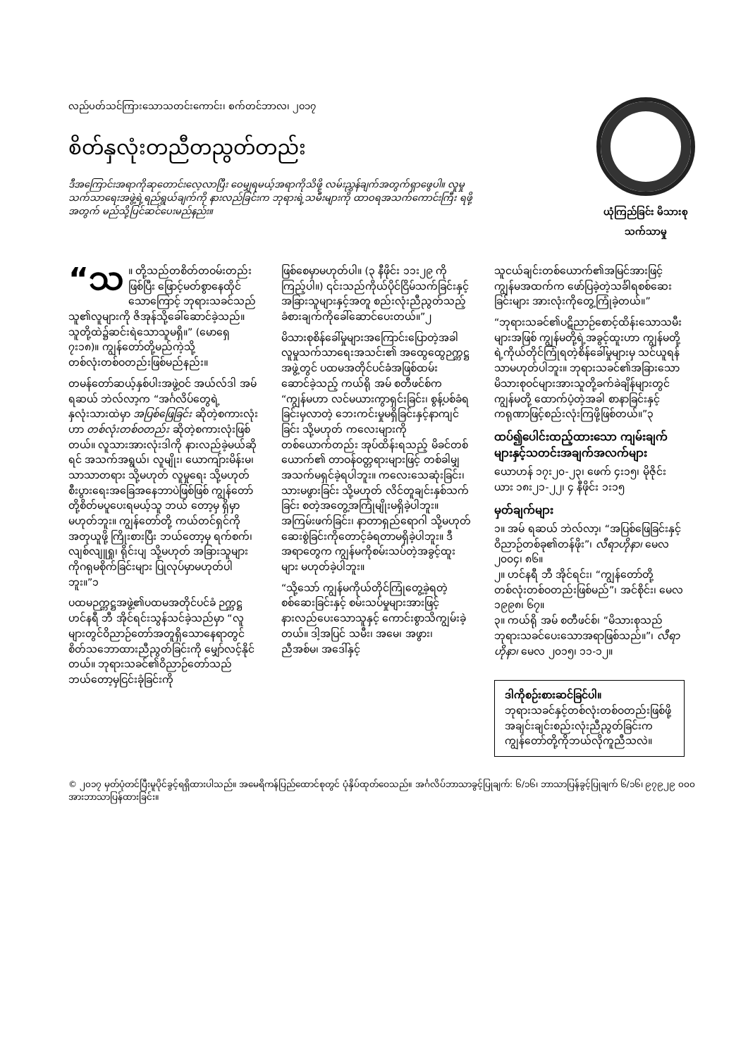လည်ပတ်သင်ကြားသောသတင်းကောင်း၊ စက်တင်ဘာလ၊ ၂၀၁၇
စိတ်နှလုံးတညီတညွတ်တည်း
ဒီအကြောင်းအရာကိုဆုတောင်းလေ့လာပြီး ဝေမျှရမယ့်အရာကိုသိဖို့ လမ်းညွှန်ချက်အတွက်ရှာဖွေပါ။ လူမှုသက်သာရေးအဖွဲ့ရဲ့ရည်ရွယ်ချက်ကို နားလည်ခြင်းက ဘုရားရဲ့သမီးများကို ထာဝရအသက်ကောင်းကြီး ရဖို့အတွက် မည်သို့ပြင်ဆင်ပေးမည်နည်း။
ယုံကြည်ခြင်း မိသားစု သက်သာမှု
“သ ။ တို့သည်တစိတ်တဝမ်းတည်းဖြစ်ပြီး ဖြောင့်မတ်စွာနေထိုင်သောကြောင့် ဘုရားသခင်သည်သူ၏လူများကို ဇိအုန်သို့ခေါ်ဆောင်ခဲ့သည်။ သူတို့ထဲ၌ဆင်းရဲသောသူမရှိ။” (မောရှေ ၇း၁၈)။ ကျွန်တော်တို့မည်ကဲ့သို့ တစ်လုံးတစ်ဝတည်းဖြစ်မည်နည်း။
တမန်တော်ဆယ့်နှစ်ပါးအဖွဲ့ဝင် အယ်လ်ဒါ အမ် ရဆယ် ဘဲလ်လာ့က “အင်္ဂလိပ်တွေရဲ့နှလုံးသားထဲမှာ အပြစ်ဖြေခြင်း ဆိုတဲ့စကားလုံးဟာ တစ်လုံးတစ်ဝတည်း ဆိုတဲ့စကားလုံးဖြစ်တယ်။ လူသားအားလုံးဒါကို နားလည်ခဲ့မယ်ဆိုရင် အသက်အရွယ်၊ လူမျိုး၊ ယောကျ်ားမိန်းမ၊ သာသာတရား သို့မဟုတ် လူမှုရေး သို့မဟုတ် စီးပွားရေးအခြေအနေဘာပဲဖြစ်ဖြစ် ကျွန်တော်တို့စိတ်မပူပေးရမယ့်သူ ဘယ် တော့မှ ရှိမှာမဟုတ်ဘူး။ ကျွန်တော်တို့ ကယ်တင်ရှင်ကို အတုယူဖို့ ကြိုးစားပြီး ဘယ်တော့မှ ရက်စက်၊ လျစ်လျူရှု၊ ရိုင်းပျ သို့မဟုတ် အခြားသူများကိုဂရုမစိုက်ခြင်းများ ပြုလုပ်မှာမဟုတ်ပါဘူး။”၁
ပထမဉက္ကဋ္ဌအဖွဲ့၏ပထမအတိုင်ပင်ခံ ဉက္ကဋ္ဌ ဟင်နရီ ဘီ အိုင်ရင်းသွန်သင်ခဲ့သည်မှာ “လူများတွင်ဝိညာဉ်တော်အတူရှိသောနေရာတွင် စိတ်သဘောထားညီညွတ်ခြင်းကို မျှော်လင့်နိုင်တယ်။ ဘုရားသခင်၏ဝိညာဉ်တော်သည် ဘယ်တော့မှငြင်းခုံခြင်းကို
ဖြစ်စေမှာမဟုတ်ပါ။ (၃ နီဖိုင်း ၁၁း၂၉ ကိုကြည့်ပါ။) ၎င်းသည်ကိုယ်ပိုင်ငြိမ်သက်ခြင်းနှင့် အခြားသူများနှင့်အတူ စည်းလုံးညီညွတ်သည့် ခံစားချက်ကိုခေါ်ဆောင်ပေးတယ်။”၂
မိသားစုစိန်ခေါ်မှုများအကြောင်းပြောတဲ့အခါ လူမှုသက်သာရေးအသင်း၏ အထွေထွေဉက္ကဋ္ဌအဖွဲ့တွင် ပထမအတိုင်ပင်ခံအဖြစ်ထမ်းဆောင်ခဲ့သည့် ကယ်ရို အမ် စတီဖင်စ်က “ကျွန်မဟာ လင်မယားကွာရှင်းခြင်း၊ စွန့်ပစ်ခံရခြင်းမှလာတဲ့ ဘေးကင်းမှုမရှိခြင်းနှင့်နာကျင်ခြင်း သို့မဟုတ် ကလေးများကိုတစ်ယောက်တည်း အုပ်ထိန်းရသည့် မိခင်တစ်ယောက်၏ တာဝန်ဝတ္တရားများဖြင့် တစ်ခါမျှ အသက်မရှင်ခဲ့ရပါဘူး။ ကလေးသေဆုံးခြင်း၊ သားမဖွားခြင်း သို့မဟုတ် လိင်တူချင်းနှစ်သက်ခြင်း စတဲ့အတွေ့အကြုံမျိုးမရှိခဲ့ပါဘူး။ အကြမ်းဖက်ခြင်း၊ နာတာရှည်ရောဂါ သို့မဟုတ် ဆေးစွဲခြင်းကိုတောင့်ခံရတာမရှိခဲ့ပါဘူး။ ဒီအရာတွေက ကျွန်မကိုစမ်းသပ်တဲ့အခွင့်ထူးများ မဟုတ်ခဲ့ပါဘူး။
“သို့သော် ကျွန်မကိုယ်တိုင်ကြုံတွေ့ခဲ့ရတဲ့ စစ်ဆေးခြင်းနှင့် စမ်းသပ်မှုများအားဖြင့် နားလည်ပေးသောသူနှင့် ကောင်းစွာသိကျွမ်းခဲ့တယ်။ ဒါ့အပြင် သမီး၊ အမေ၊ အဖွား၊ ညီအစ်မ၊ အဒေါ်နှင့်
သူငယ်ချင်းတစ်ယောက်၏အမြင်အားဖြင့် ကျွန်မအထက်က ဖော်ပြခဲ့တဲ့သင်္ခါရစစ်ဆေးခြင်းများ အားလုံးကိုတွေ့ကြုံခဲ့တယ်။”
“ဘုရားသခင်၏ပဋိညာဉ်စောင့်ထိန်းသောသမီးများအဖြစ် ကျွန်မတို့ရဲ့အခွင့်ထူးဟာ ကျွန်မတို့ရဲ့ကိုယ်တိုင်ကြုံရတဲ့စိန်ခေါ်မှုများမှ သင်ယူရန်သာမဟုတ်ပါဘူး။ ဘုရားသခင်၏အခြားသော မိသားစုဝင်များအားသူတို့ခက်ခဲချိန်များတွင်ကျွန်မတို့ ထောက်ပံ့တဲ့အခါ စာနာခြင်းနှင့် ကရုဏာဖြင့်စည်းလုံးကြဖို့ဖြစ်တယ်။”၃
ထပ်၍ပေါင်းထည့်ထားသော ကျမ်းချက်များနှင့်သတင်းအချက်အလက်များ
ယောဟန် ၁၇း၂၀-၂၃၊ ဖေက် ၄း၁၅၊ မိုဇိုင်းယား ၁၈း၂၁-၂၂၊ ၄ နီဖိုင်း ၁း၁၅
မှတ်ချက်များ
၁။ အမ် ရဆယ် ဘဲလ်လာ့၊ “အပြစ်ဖြေခြင်းနှင့် ဝိညာဉ်တစ်ခု၏တန်ဖိုး”၊ လီရာဟိုနာ၊ မေလ ၂၀၀၄၊ ၈၆။
၂။ ဟင်နရီ ဘီ အိုင်ရင်း၊ “ကျွန်တော်တို့တစ်လုံးတစ်ဝတည်းဖြစ်မည်”၊ အင်စိုင်း၊ မေလ ၁၉၉၈၊ ၆၇။
၃။ ကယ်ရို အမ် စတီဖင်စ်၊ “မိသားစုသည်ဘုရားသခင်ပေးသောအရာဖြစ်သည်။”၊ လီရာဟိုနာ၊ မေလ ၂၀၁၅၊ ၁၁-၁၂။
ဒါကိုစဉ်းစားဆင်ခြင်ပါ။
ဘုရားသခင်နှင့်တစ်လုံးတစ်ဝတည်းဖြစ်ဖို့ အချင်းချင်းစည်းလုံးညီညွတ်ခြင်းက ကျွန်တော်တို့ကိုဘယ်လိုကူညီသလဲ။
© ၂၀၁၇ မှတ်ပုံတင်ပြီးမူပိုင်ခွင့်ရရှိထားပါသည်။ အမေရိကန်ပြည်ထောင်စုတွင် ပုံနှိပ်ထုတ်ဝေသည်။ အင်္ဂလိပ်ဘာသာခွင့်ပြုချက်: ၆/၁၆၊ ဘာသာပြန်ခွင့်ပြုချက် ၆/၁၆၊ ၉၇၉၂၉ ၀၀၀ အားဘာသာပြန်ထားခြင်း။